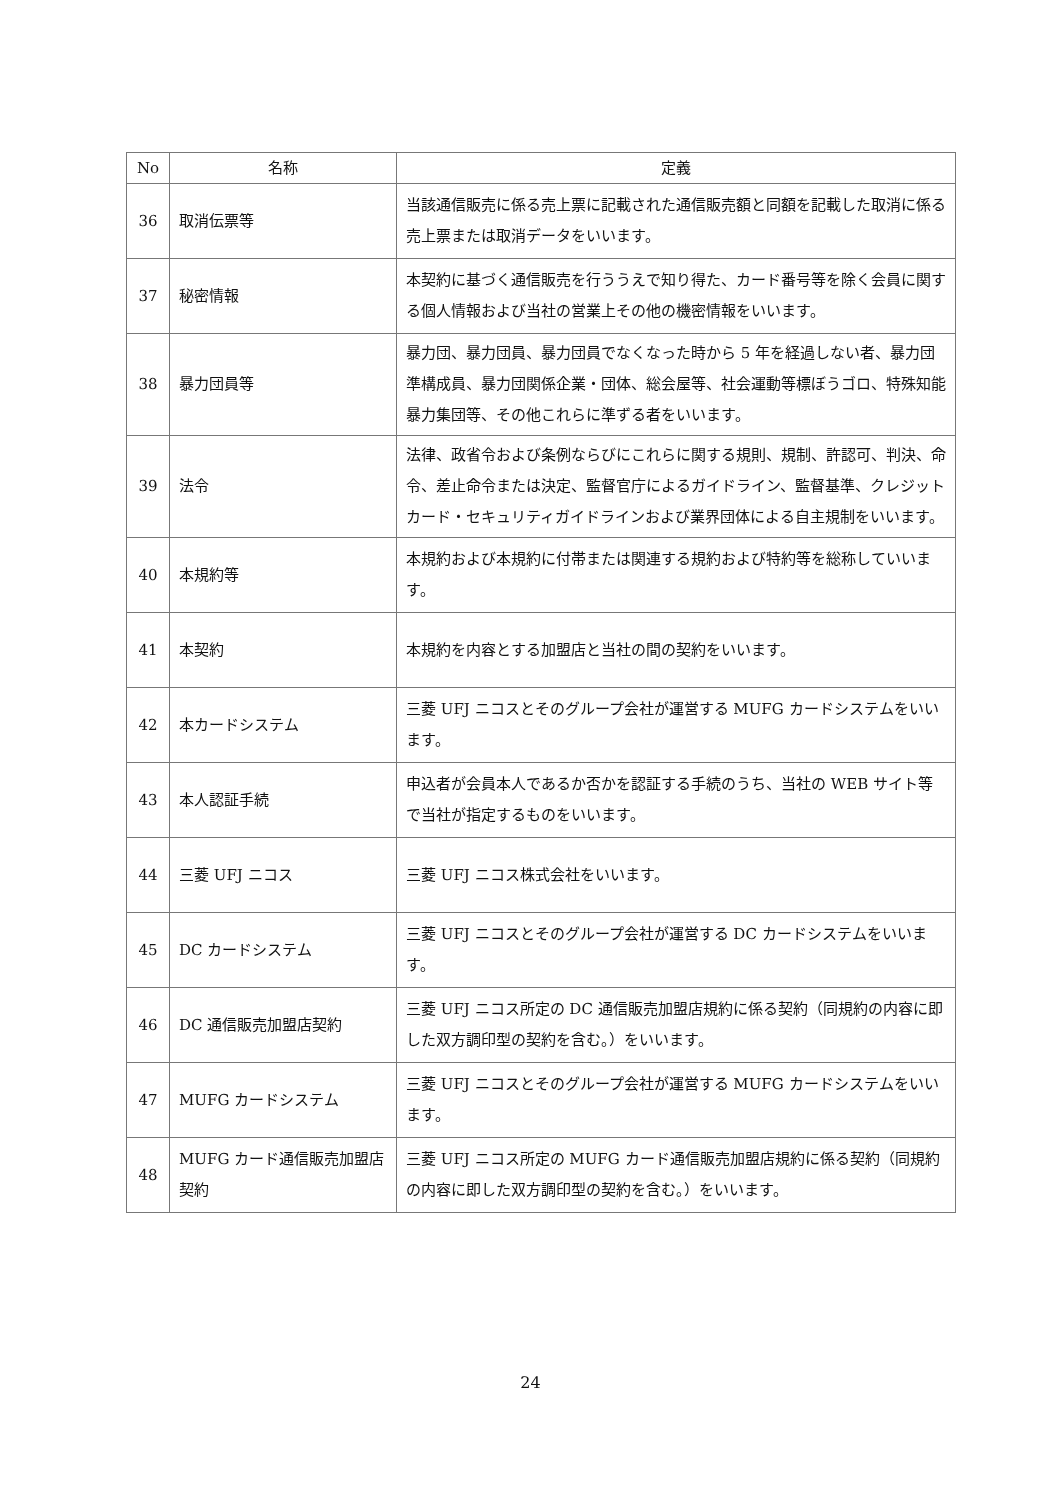| No | 名称 | 定義 |
| --- | --- | --- |
| 36 | 取消伝票等 | 当該通信販売に係る売上票に記載された通信販売額と同額を記載した取消に係る売上票または取消データをいいます。 |
| 37 | 秘密情報 | 本契約に基づく通信販売を行ううえで知り得た、カード番号等を除く会員に関する個人情報および当社の営業上その他の機密情報をいいます。 |
| 38 | 暴力団員等 | 暴力団、暴力団員、暴力団員でなくなった時から 5 年を経過しない者、暴力団準構成員、暴力団関係企業・団体、総会屋等、社会運動等標ぼうゴロ、特殊知能暴力集団等、その他これらに準ずる者をいいます。 |
| 39 | 法令 | 法律、政省令および条例ならびにこれらに関する規則、規制、許認可、判決、命令、差止命令または決定、監督官庁によるガイドライン、監督基準、クレジットカード・セキュリティガイドラインおよび業界団体による自主規制をいいます。 |
| 40 | 本規約等 | 本規約および本規約に付帯または関連する規約および特約等を総称していいます。 |
| 41 | 本契約 | 本規約を内容とする加盟店と当社の間の契約をいいます。 |
| 42 | 本カードシステム | 三菱 UFJ ニコスとそのグループ会社が運営する MUFG カードシステムをいいます。 |
| 43 | 本人認証手続 | 申込者が会員本人であるか否かを認証する手続のうち、当社の WEB サイト等で当社が指定するものをいいます。 |
| 44 | 三菱 UFJ ニコス | 三菱 UFJ ニコス株式会社をいいます。 |
| 45 | DC カードシステム | 三菱 UFJ ニコスとそのグループ会社が運営する DC カードシステムをいいます。 |
| 46 | DC 通信販売加盟店契約 | 三菱 UFJ ニコス所定の DC 通信販売加盟店規約に係る契約（同規約の内容に即した双方調印型の契約を含む。）をいいます。 |
| 47 | MUFG カードシステム | 三菱 UFJ ニコスとそのグループ会社が運営する MUFG カードシステムをいいます。 |
| 48 | MUFG カード通信販売加盟店契約 | 三菱 UFJ ニコス所定の MUFG カード通信販売加盟店規約に係る契約（同規約の内容に即した双方調印型の契約を含む。）をいいます。 |
24